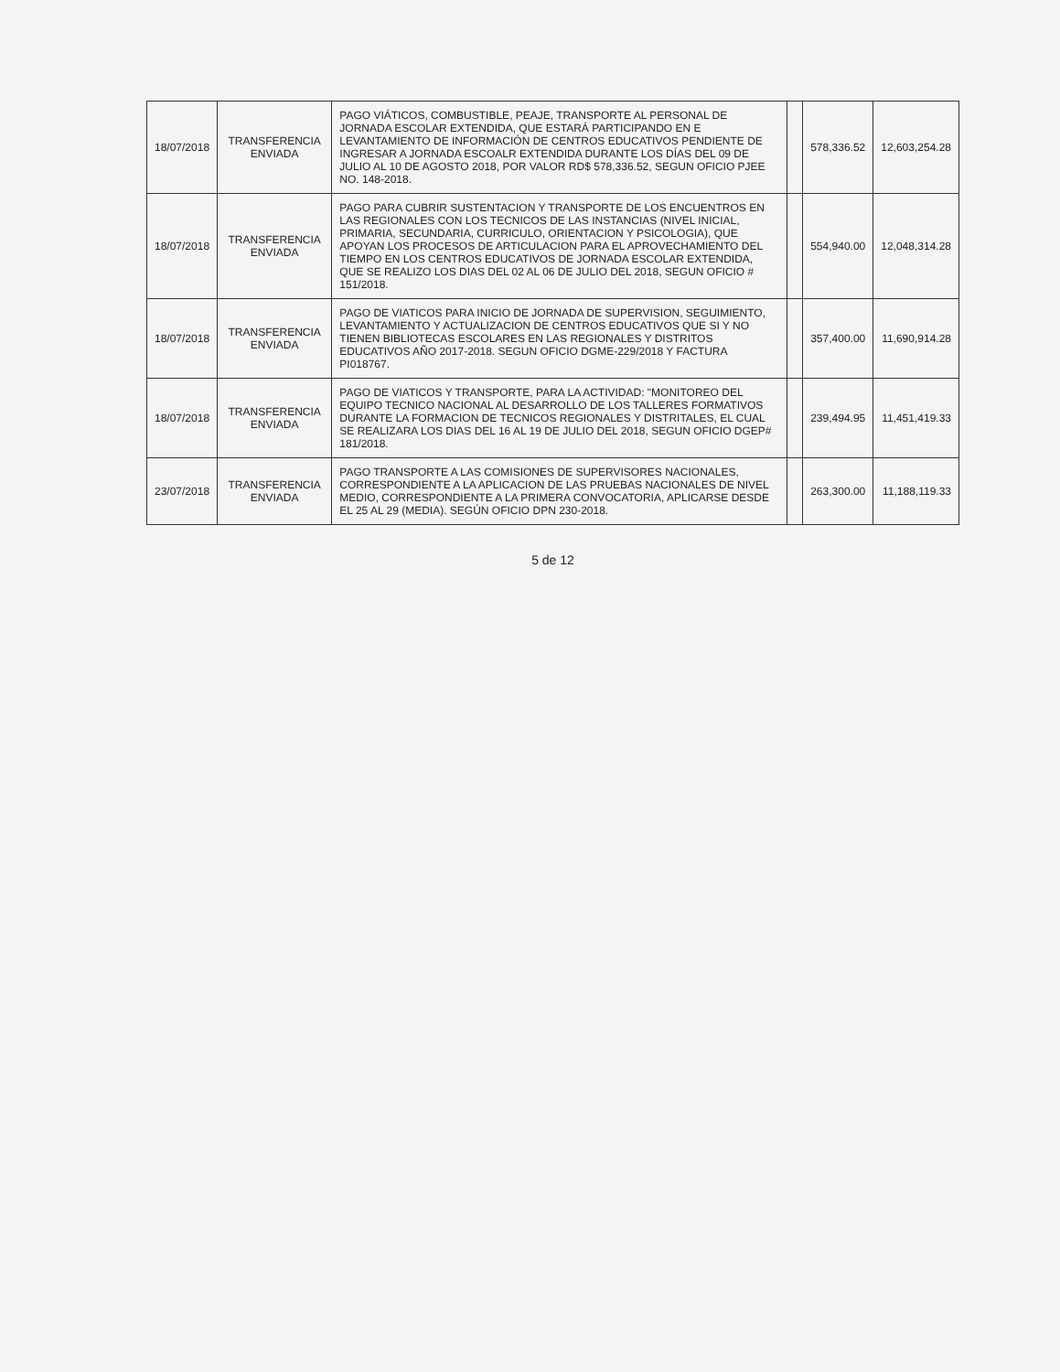| 18/07/2018 | TRANSFERENCIA ENVIADA | PAGO VIÁTICOS, COMBUSTIBLE, PEAJE, TRANSPORTE AL PERSONAL DE JORNADA ESCOLAR EXTENDIDA, QUE ESTARÁ PARTICIPANDO EN E LEVANTAMIENTO DE INFORMACIÓN DE CENTROS EDUCATIVOS PENDIENTE DE INGRESAR A JORNADA ESCOALR EXTENDIDA DURANTE LOS DÍAS DEL 09 DE JULIO AL 10 DE AGOSTO 2018, POR VALOR RD$ 578,336.52, SEGUN OFICIO PJEE NO. 148-2018. | | 578,336.52 | 12,603,254.28 |
| 18/07/2018 | TRANSFERENCIA ENVIADA | PAGO PARA CUBRIR SUSTENTACION Y TRANSPORTE DE LOS ENCUENTROS EN LAS REGIONALES CON LOS TECNICOS DE LAS INSTANCIAS (NIVEL INICIAL, PRIMARIA, SECUNDARIA, CURRICULO, ORIENTACION Y PSICOLOGIA), QUE APOYAN LOS PROCESOS DE ARTICULACION PARA EL APROVECHAMIENTO DEL TIEMPO EN LOS CENTROS EDUCATIVOS DE JORNADA ESCOLAR EXTENDIDA, QUE SE REALIZO LOS DIAS DEL 02 AL 06 DE JULIO DEL 2018, SEGUN OFICIO # 151/2018. | | 554,940.00 | 12,048,314.28 |
| 18/07/2018 | TRANSFERENCIA ENVIADA | PAGO DE VIATICOS PARA INICIO DE JORNADA DE SUPERVISION, SEGUIMIENTO, LEVANTAMIENTO Y ACTUALIZACION DE CENTROS EDUCATIVOS QUE SI Y NO TIENEN BIBLIOTECAS ESCOLARES EN LAS REGIONALES Y DISTRITOS EDUCATIVOS AÑO 2017-2018. SEGUN OFICIO DGME-229/2018 Y FACTURA PI018767. | | 357,400.00 | 11,690,914.28 |
| 18/07/2018 | TRANSFERENCIA ENVIADA | PAGO DE VIATICOS Y TRANSPORTE, PARA LA ACTIVIDAD: "MONITOREO DEL EQUIPO TECNICO NACIONAL AL DESARROLLO DE LOS TALLERES FORMATIVOS DURANTE LA FORMACION DE TECNICOS REGIONALES Y DISTRITALES, EL CUAL SE REALIZARA LOS DIAS DEL 16 AL 19 DE JULIO DEL 2018, SEGUN OFICIO DGEP# 181/2018. | | 239,494.95 | 11,451,419.33 |
| 23/07/2018 | TRANSFERENCIA ENVIADA | PAGO TRANSPORTE A LAS COMISIONES DE SUPERVISORES NACIONALES, CORRESPONDIENTE A LA APLICACION DE LAS PRUEBAS NACIONALES DE NIVEL MEDIO, CORRESPONDIENTE A LA PRIMERA CONVOCATORIA, APLICARSE DESDE EL 25 AL 29 (MEDIA). SEGÚN OFICIO DPN 230-2018. | | 263,300.00 | 11,188,119.33 |
5 de 12